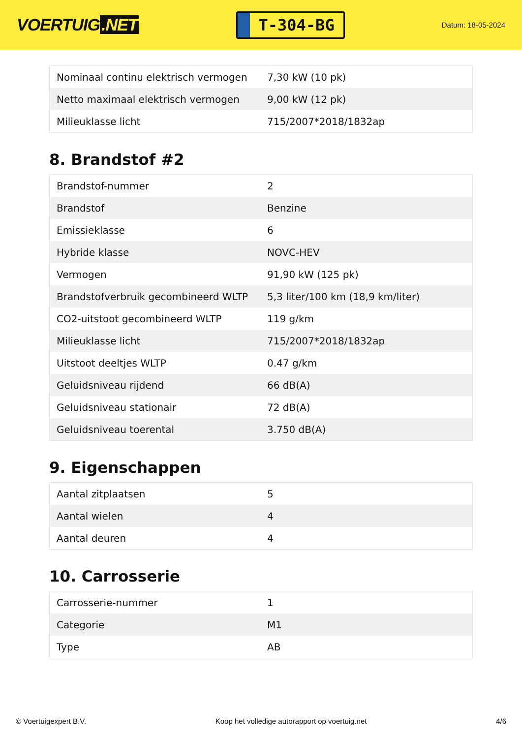VOERTUIG.NET
T-304-BG
Datum: 18-05-2024
| Nominaal continu elektrisch vermogen | 7,30 kW (10 pk) |
| Netto maximaal elektrisch vermogen | 9,00 kW (12 pk) |
| Milieuklasse licht | 715/2007*2018/1832ap |
8. Brandstof #2
| Brandstof-nummer | 2 |
| Brandstof | Benzine |
| Emissieklasse | 6 |
| Hybride klasse | NOVC-HEV |
| Vermogen | 91,90 kW (125 pk) |
| Brandstofverbruik gecombineerd WLTP | 5,3 liter/100 km (18,9 km/liter) |
| CO2-uitstoot gecombineerd WLTP | 119 g/km |
| Milieuklasse licht | 715/2007*2018/1832ap |
| Uitstoot deeltjes WLTP | 0.47 g/km |
| Geluidsniveau rijdend | 66 dB(A) |
| Geluidsniveau stationair | 72 dB(A) |
| Geluidsniveau toerental | 3.750 dB(A) |
9. Eigenschappen
| Aantal zitplaatsen | 5 |
| Aantal wielen | 4 |
| Aantal deuren | 4 |
10. Carrosserie
| Carrosserie-nummer | 1 |
| Categorie | M1 |
| Type | AB |
© Voertuigexpert B.V. Koop het volledige autorapport op voertuig.net 4/6